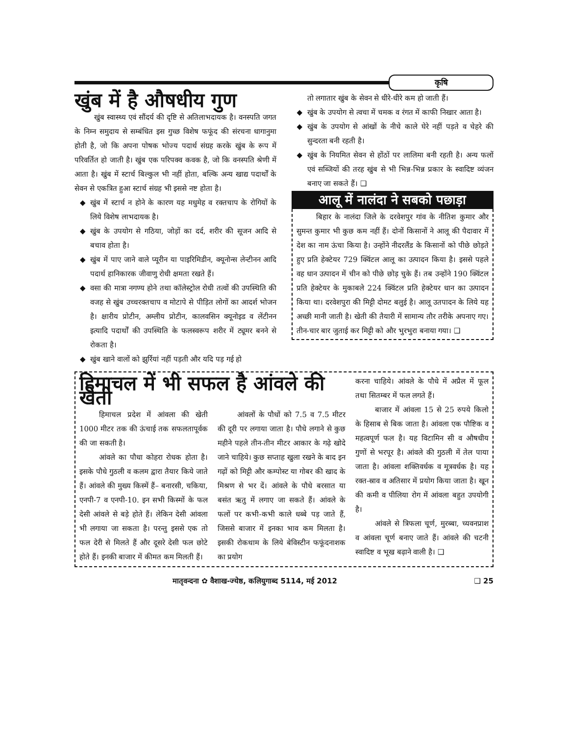कृषि
खुंब में है औषधीय गुण
खुंब स्वास्थ्य एवं सौंदर्य की दृष्टि से अतिलाभदायक है। वनस्पति जगत के निम्न समुदाय से सम्बंधित इस गुच्छ विशेष फफूंद की संरचना धागानुमा होती है, जो कि अपना पोषक भोज्य पदार्थ संग्रह करके खुंब के रूप में परिवर्तित हो जाती है। खुंब एक परिपक्व कवक है, जो कि वनस्पति श्रेणी में आता है। खुंब में स्टार्च बिल्कुल भी नहीं होता, बल्कि अन्य खाद्य पदार्थों के सेवन से एकत्रित हुआ स्टार्च संग्रह भी इससे नष्ट होता है।
खुंब में स्टार्च न होने के कारण यह मधुमेह व रक्तचाप के रोगियों के लिये विशेष लाभदायक है।
खुंब के उपयोग से गठिया, जोड़ों का दर्द, शरीर की सूजन आदि से बचाव होता है।
खुंब में पाए जाने वाले प्यूरीन या पाइरिमिडीन, क्यूनोन्स लेन्टीनन आदि पदार्थ हानिकारक जीवाणु रोधी क्षमता रखते हैं।
वसा की मात्रा नगण्य होने तथा कॉलेस्ट्रोल रोधी तत्वों की उपस्थिति की वजह से खुंब उच्चरक्तचाप व मोटापे से पीड़ित लोगों का आदर्श भोजन है। क्षारीय प्रोटीन, अम्लीय प्रोटीन, कालवसिन क्यूनोइड व लेंटीनन इत्यादि पदार्थों की उपस्थिति के फलस्वरूप शरीर में ट्यूमर बनने से रोकता है।
खुंब खाने वालों को झुर्रियां नहीं पड़ती और यदि पड़ गई हो
तो लगातार खुंब के सेवन से धीरे-धीरे कम हो जाती हैं।
खुंब के उपयोग से त्वचा में चमक व रंगत में काफी निखार आता है।
खुंब के उपयोग से आंखों के नीचे काले घेरे नहीं पड़ते व चेहरे की सुन्दरता बनी रहती है।
खुंब के नियमित सेवन से होंठों पर लालिमा बनी रहती है। अन्य फलों एवं सब्जियों की तरह खुंब से भी भिन्न-भिन्न प्रकार के स्वादिष्ट व्यंजन बनाए जा सकते हैं। ❑
आलू में नालंदा ने सबको पछाड़ा
बिहार के नालंदा जिले के दरवेशपुर गांव के नीतिश कुमार और सुमन्त कुमार भी कुछ कम नहीं हैं। दोनों किसानों ने आलू की पैदावार में देश का नाम ऊंचा किया है। उन्होंने नीदरलैंड के किसानों को पीछे छोड़ते हुए प्रति हेक्टेयर 729 क्विंटल आलू का उत्पादन किया है। इससे पहले वह धान उत्पादन में चीन को पीछे छोड़ चुके हैं। तब उन्होंने 190 क्विंटल प्रति हेक्टेयर के मुकाबले 224 क्विंटल प्रति हेक्टेयर धान का उत्पादन किया था। दरवेशपुरा की मिट्टी दोमट बलुई है। आलू उतपादन के लिये यह अच्छी मानी जाती है। खेती की तैयारी में सामान्य तौर तरीके अपनाए गए। तीन-चार बार जुताई कर मिट्टी को और भुरभुरा बनाया गया। ❑
हिमाचल में भी सफल है आंवले की खेती
हिमाचल प्रदेश में आंवला की खेती 1000 मीटर तक की ऊंचाई तक सफलतापूर्वक की जा सकती है।
आंवले का पौधा कोहरा रोधक होता है। इसके पौधे गुठली व कलम द्वारा तैयार किये जाते हैं। आंवले की मुख्य किस्में हैं– बनारसी, चकिया, एनपी-7 व एनपी-10. इन सभी किस्मों के फल देसी आंवले से बड़े होते हैं। लेकिन देसी आंवला भी लगाया जा सकता है। परन्तु इससे एक तो फल देरी से मिलते हैं और दूसरे देसी फल छोटे होते हैं। इनकी बाजार में कीमत कम मिलती हैं।
आंवलों के पौधों को 7.5 व 7.5 मीटर की दूरी पर लगाया जाता है। पौधे लगाने से कुछ महीने पहले तीन-तीन मीटर आकार के गढ़े खोदे जाने चाहिये। कुछ सप्ताह खुला रखने के बाद इन गढ़ों को मिट्टी और कम्पोस्ट या गोबर की खाद के मिश्रण से भर दें। आंवले के पौधे बरसात या बसंत ऋतु में लगाए जा सकते हैं। आंवले के फलों पर कभी-कभी काले धब्बे पड़ जाते हैं, जिससे बाजार में इनका भाव कम मिलता है। इसकी रोकथाम के लिये बेविस्टीन फफूंदनाशक का प्रयोग
करना चाहिये। आंवले के पौधे में अप्रैल में फूल तथा सितम्बर में फल लगते हैं।
बाजार में आंवला 15 से 25 रुपये किलो के हिसाब से बिक जाता है। आंवला एक पौष्टिक व महत्वपूर्ण फल है। यह विटामिन सी व औषधीय गुणों से भरपूर है। आंवले की गुठली में तेल पाया जाता है। आंवला शक्तिवर्धक व मूत्रवर्धक है। यह रक्त-स्राव व अतिसार में प्रयोग किया जाता है। खून की कमी व पीलिया रोग में आंवला बहुत उपयोगी है।
आंवले से त्रिफला चूर्ण, मुरब्बा, च्यवनप्राश व आंवला चूर्ण बनाए जाते हैं। आंवले की चटनी स्वादिष्ट व भूख बढ़ाने वाली है। ❑
मातृवन्दना ✿ वैशाख-ज्येष्ठ, कलियुगाब्द 5114, मई 2012 ❑ 25